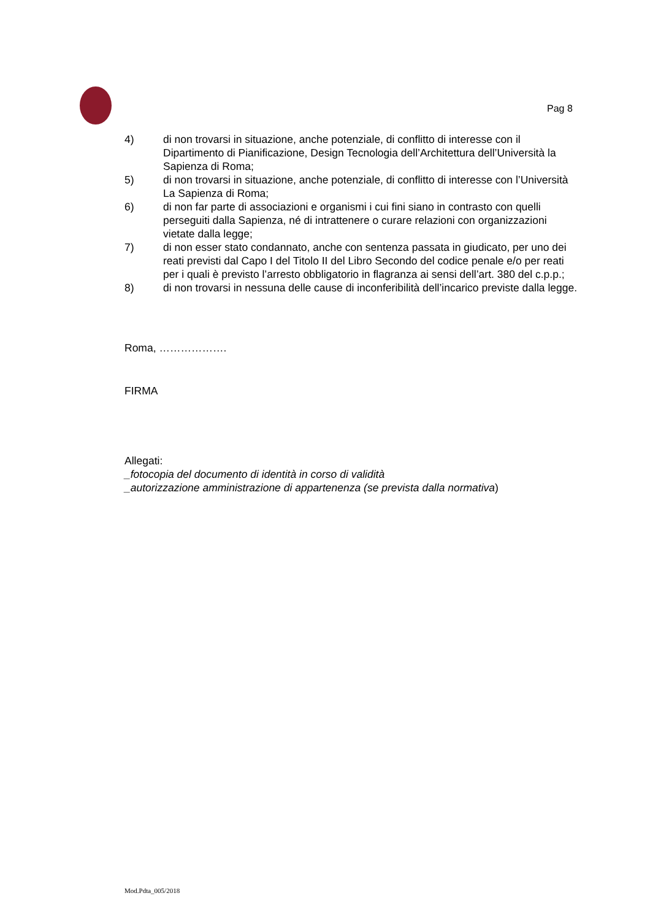Pag 8
4) di non trovarsi in situazione, anche potenziale, di conflitto di interesse con il Dipartimento di Pianificazione, Design Tecnologia dell’Architettura dell’Università la Sapienza di Roma;
5) di non trovarsi in situazione, anche potenziale, di conflitto di interesse con l’Università La Sapienza di Roma;
6) di non far parte di associazioni e organismi i cui fini siano in contrasto con quelli perseguiti dalla Sapienza, né di intrattenere o curare relazioni con organizzazioni vietate dalla legge;
7) di non esser stato condannato, anche con sentenza passata in giudicato, per uno dei reati previsti dal Capo I del Titolo II del Libro Secondo del codice penale e/o per reati per i quali è previsto l’arresto obbligatorio in flagranza ai sensi dell’art. 380 del c.p.p.;
8) di non trovarsi in nessuna delle cause di inconferibilità dell’incarico previste dalla legge.
Roma, ……………….
FIRMA
Allegati:
_fotocopia del documento di identità in corso di validità
_autorizzazione amministrazione di appartenenza (se prevista dalla normativa)
Mod.Pdta_005/2018